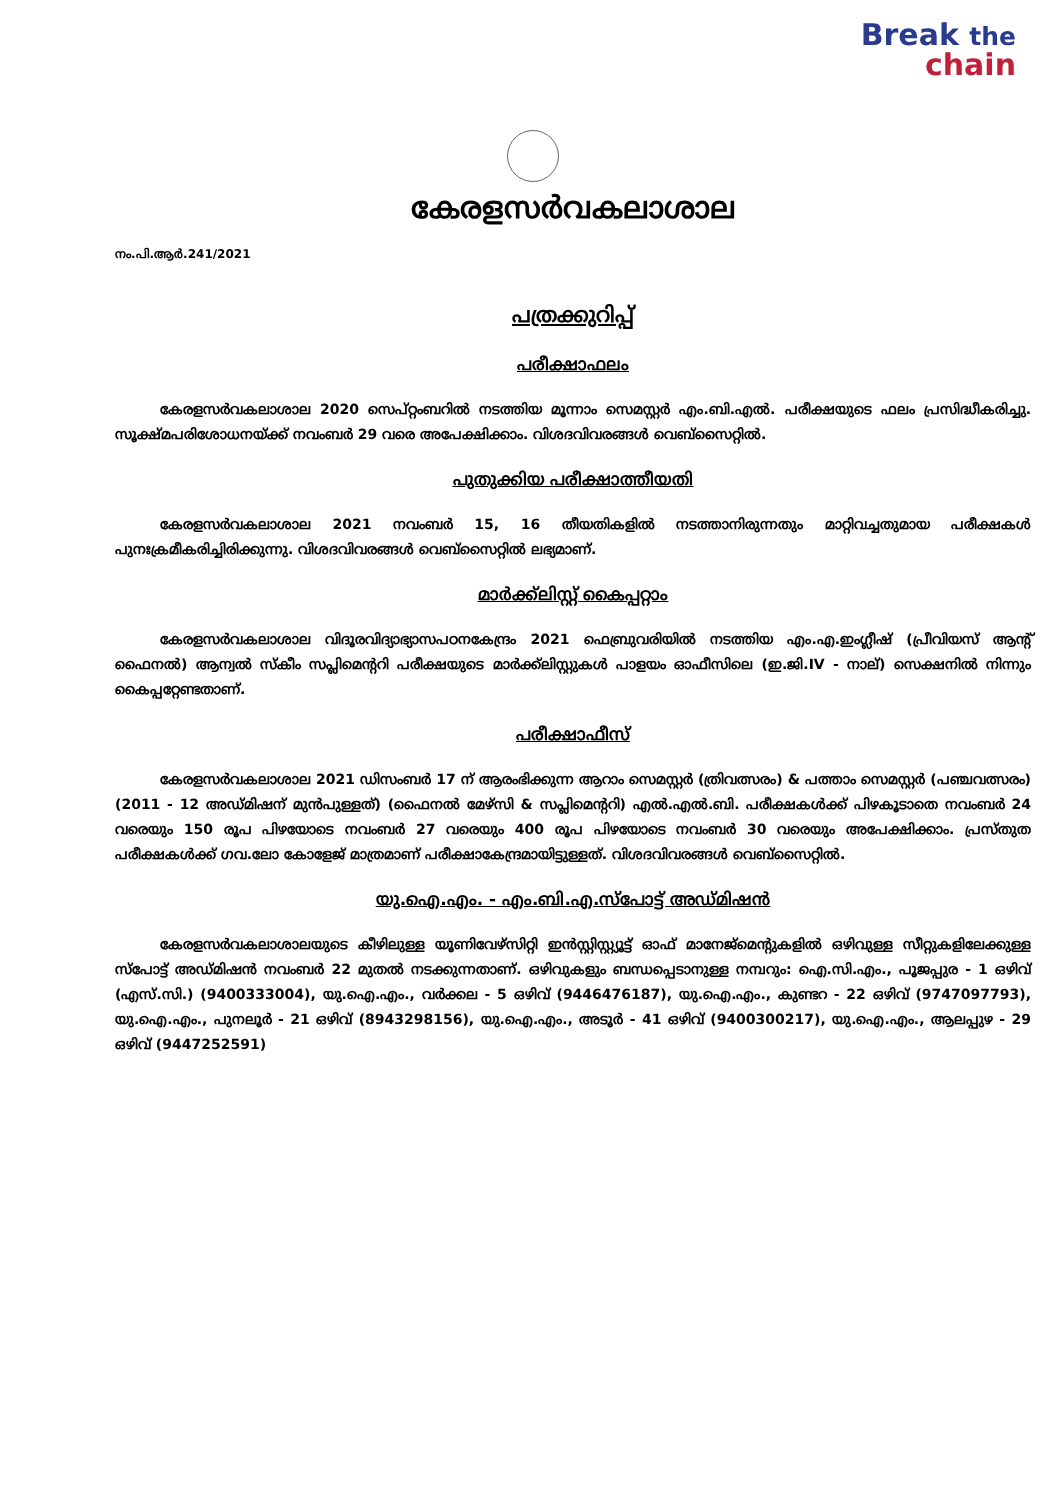Break the
chain
കേരളസർവകലാശാല
നം.പി.ആർ.241/2021
പത്രക്കുറിപ്പ്
പരീക്ഷാഫലം
കേരളസർവകലാശാല 2020 സെപ്റ്റംബറിൽ നടത്തിയ മൂന്നാം സെമസ്റ്റർ എം.ബി.എൽ. പരീക്ഷയുടെ ഫലം പ്രസിദ്ധീകരിച്ചു. സൂക്ഷ്മപരിശോധനയ്ക്ക് നവംബർ 29 വരെ അപേക്ഷിക്കാം. വിശദവിവരങ്ങൾ വെബ്സൈറ്റിൽ.
പുതുക്കിയ പരീക്ഷാത്തീയതി
കേരളസർവകലാശാല 2021 നവംബർ 15, 16 തീയതികളിൽ നടത്താനിരുന്നതും മാറ്റിവച്ചതുമായ പരീക്ഷകൾ പുനഃക്രമീകരിച്ചിരിക്കുന്നു. വിശദവിവരങ്ങൾ വെബ്സൈറ്റിൽ ലഭ്യമാണ്.
മാർക്ക്ലിസ്റ്റ് കൈപ്പറ്റാം
കേരളസർവകലാശാല വിദൂരവിദ്യാഭ്യാസപഠനകേന്ദ്രം 2021 ഫെബ്രുവരിയിൽ നടത്തിയ എം.എ.ഇംഗ്ലീഷ് (പ്രീവിയസ് ആന്റ് ഫൈനൽ) ആന്വൽ സ്കീം സപ്ലിമെന്ററി പരീക്ഷയുടെ മാർക്ക്ലിസ്റ്റുകൾ പാളയം ഓഫീസിലെ (ഇ.ജി.IV - നാല്) സെക്ഷനിൽ നിന്നും കൈപ്പറ്റേണ്ടതാണ്.
പരീക്ഷാഫീസ്
കേരളസർവകലാശാല 2021 ഡിസംബർ 17 ന് ആരംഭിക്കുന്ന ആറാം സെമസ്റ്റർ (ത്രിവത്സരം) & പത്താം സെമസ്റ്റർ (പഞ്ചവത്സരം) (2011 - 12 അഡ്മിഷന് മുൻപുള്ളത്) (ഫൈനൽ മേഴ്സി & സപ്ലിമെന്ററി) എൽ.എൽ.ബി. പരീക്ഷകൾക്ക് പിഴകൂടാതെ നവംബർ 24 വരെയും 150 രൂപ പിഴയോടെ നവംബർ 27 വരെയും 400 രൂപ പിഴയോടെ നവംബർ 30 വരെയും അപേക്ഷിക്കാം. പ്രസ്തുത പരീക്ഷകൾക്ക് ഗവ.ലോ കോളേജ് മാത്രമാണ് പരീക്ഷാകേന്ദ്രമായിട്ടുള്ളത്. വിശദവിവരങ്ങൾ വെബ്സൈറ്റിൽ.
യു.ഐ.എം. - എം.ബി.എ.സ്പോട്ട് അഡ്മിഷൻ
കേരളസർവകലാശാലയുടെ കീഴിലുള്ള യൂണിവേഴ്സിറ്റി ഇൻസ്റ്റിസ്റ്റ്യൂട്ട് ഓഫ് മാനേജ്മെന്റുകളിൽ ഒഴിവുള്ള സീറ്റുകളിലേക്കുള്ള സ്പോട്ട് അഡ്മിഷൻ നവംബർ 22 മുതൽ നടക്കുന്നതാണ്. ഒഴിവുകളും ബന്ധപ്പെടാനുള്ള നമ്പറും: ഐ.സി.എം., പൂജപ്പുര - 1 ഒഴിവ് (എസ്.സി.) (9400333004), യു.ഐ.എം., വർക്കല - 5 ഒഴിവ് (9446476187), യു.ഐ.എം., കുണ്ടറ - 22 ഒഴിവ് (9747097793), യു.ഐ.എം., പുനലൂർ - 21 ഒഴിവ് (8943298156), യു.ഐ.എം., അടൂർ - 41 ഒഴിവ് (9400300217), യു.ഐ.എം., ആലപ്പുഴ - 29 ഒഴിവ് (9447252591)